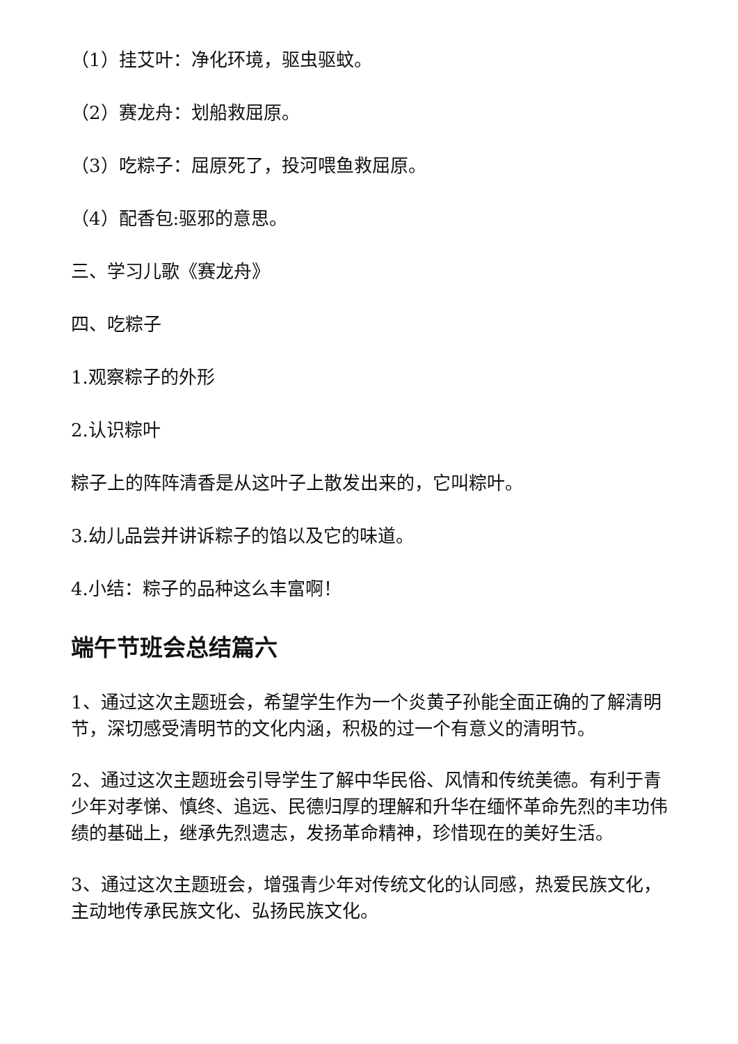（1）挂艾叶：净化环境，驱虫驱蚊。
（2）赛龙舟：划船救屈原。
（3）吃粽子：屈原死了，投河喂鱼救屈原。
（4）配香包:驱邪的意思。
三、学习儿歌《赛龙舟》
四、吃粽子
1.观察粽子的外形
2.认识粽叶
粽子上的阵阵清香是从这叶子上散发出来的，它叫粽叶。
3.幼儿品尝并讲诉粽子的馅以及它的味道。
4.小结：粽子的品种这么丰富啊！
端午节班会总结篇六
1、通过这次主题班会，希望学生作为一个炎黄子孙能全面正确的了解清明节，深切感受清明节的文化内涵，积极的过一个有意义的清明节。
2、通过这次主题班会引导学生了解中华民俗、风情和传统美德。有利于青少年对孝悌、慎终、追远、民德归厚的理解和升华在缅怀革命先烈的丰功伟绩的基础上，继承先烈遗志，发扬革命精神，珍惜现在的美好生活。
3、通过这次主题班会，增强青少年对传统文化的认同感，热爱民族文化，主动地传承民族文化、弘扬民族文化。